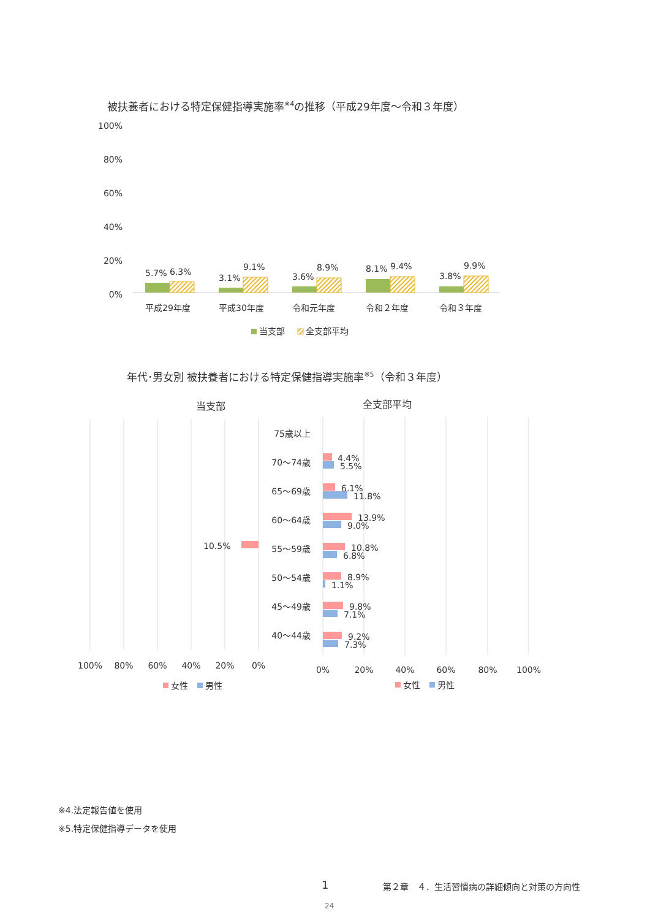被扶養者における特定保健指導実施率<sup>※4</sup>の推移（平成29年度～令和３年度）
100%
80%
60%
40%
20%
0%
5.7%
6.3%
3.1%
9.1%
3.6%
8.9%
8.1%
9.4%
3.8%
9.9%
平成29年度
平成30年度
令和元年度
令和２年度
令和３年度
当支部
全支部平均
当支部
全支部平均
75歳以上
70～74歳
65～69歳
60～64歳
55～59歳
50～54歳
45～49歳
40～44歳
10.5%
4.4%
5.5%
6.1%
11.8%
13.9%
9.0%
10.8%
6.8%
8.9%
1.1%
9.8%
7.1%
9.2%
7.3%
100%
80%
60%
40%
20%
0%
0%
20%
40%
60%
80%
100%
女性
男性
女性
男性
年代･男女別 被扶養者における特定保健指導実施率<sup>※5</sup>（令和３年度）
※4.法定報告値を使用
※5.特定保健指導データを使用
1 第２章　４．生活習慣病の詳細傾向と対策の方向性
24